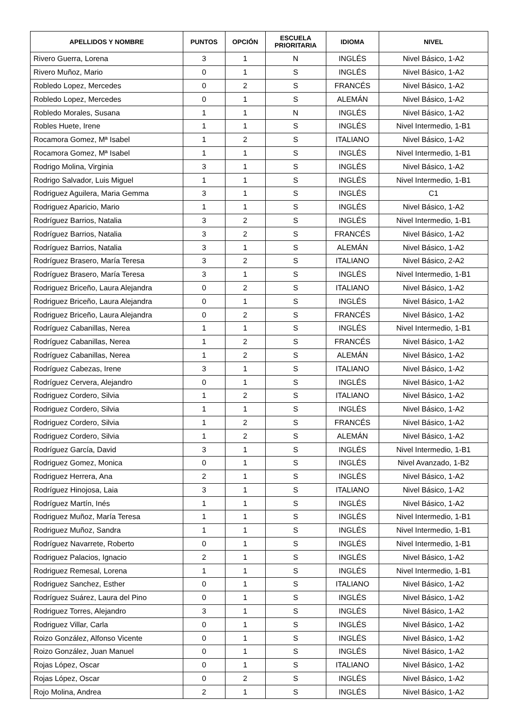| APELLIDOS Y NOMBRE | PUNTOS | OPCIÓN | ESCUELA PRIORITARIA | IDIOMA | NIVEL |
| --- | --- | --- | --- | --- | --- |
| Rivero Guerra, Lorena | 3 | 1 | N | INGLÉS | Nivel Básico, 1-A2 |
| Rivero Muñoz, Mario | 0 | 1 | S | INGLÉS | Nivel Básico, 1-A2 |
| Robledo Lopez, Mercedes | 0 | 2 | S | FRANCÉS | Nivel Básico, 1-A2 |
| Robledo Lopez, Mercedes | 0 | 1 | S | ALEMÁN | Nivel Básico, 1-A2 |
| Robledo Morales, Susana | 1 | 1 | N | INGLÉS | Nivel Básico, 1-A2 |
| Robles Huete, Irene | 1 | 1 | S | INGLÉS | Nivel Intermedio, 1-B1 |
| Rocamora Gomez, Mª Isabel | 1 | 2 | S | ITALIANO | Nivel Básico, 1-A2 |
| Rocamora Gomez, Mª Isabel | 1 | 1 | S | INGLÉS | Nivel Intermedio, 1-B1 |
| Rodrigo Molina, Virginia | 3 | 1 | S | INGLÉS | Nivel Básico, 1-A2 |
| Rodrigo Salvador, Luis Miguel | 1 | 1 | S | INGLÉS | Nivel Intermedio, 1-B1 |
| Rodriguez Aguilera, Maria Gemma | 3 | 1 | S | INGLÉS | C1 |
| Rodriguez Aparicio, Mario | 1 | 1 | S | INGLÉS | Nivel Básico, 1-A2 |
| Rodríguez Barrios, Natalia | 3 | 2 | S | INGLÉS | Nivel Intermedio, 1-B1 |
| Rodríguez Barrios, Natalia | 3 | 2 | S | FRANCÉS | Nivel Básico, 1-A2 |
| Rodríguez Barrios, Natalia | 3 | 1 | S | ALEMÁN | Nivel Básico, 1-A2 |
| Rodríguez Brasero, María Teresa | 3 | 2 | S | ITALIANO | Nivel Básico, 2-A2 |
| Rodríguez Brasero, María Teresa | 3 | 1 | S | INGLÉS | Nivel Intermedio, 1-B1 |
| Rodriguez Briceño, Laura Alejandra | 0 | 2 | S | ITALIANO | Nivel Básico, 1-A2 |
| Rodriguez Briceño, Laura Alejandra | 0 | 1 | S | INGLÉS | Nivel Básico, 1-A2 |
| Rodriguez Briceño, Laura Alejandra | 0 | 2 | S | FRANCÉS | Nivel Básico, 1-A2 |
| Rodríguez Cabanillas, Nerea | 1 | 1 | S | INGLÉS | Nivel Intermedio, 1-B1 |
| Rodríguez Cabanillas, Nerea | 1 | 2 | S | FRANCÉS | Nivel Básico, 1-A2 |
| Rodríguez Cabanillas, Nerea | 1 | 2 | S | ALEMÁN | Nivel Básico, 1-A2 |
| Rodríguez Cabezas, Irene | 3 | 1 | S | ITALIANO | Nivel Básico, 1-A2 |
| Rodríguez Cervera, Alejandro | 0 | 1 | S | INGLÉS | Nivel Básico, 1-A2 |
| Rodriguez Cordero, Silvia | 1 | 2 | S | ITALIANO | Nivel Básico, 1-A2 |
| Rodriguez Cordero, Silvia | 1 | 1 | S | INGLÉS | Nivel Básico, 1-A2 |
| Rodriguez Cordero, Silvia | 1 | 2 | S | FRANCÉS | Nivel Básico, 1-A2 |
| Rodriguez Cordero, Silvia | 1 | 2 | S | ALEMÁN | Nivel Básico, 1-A2 |
| Rodríguez García, David | 3 | 1 | S | INGLÉS | Nivel Intermedio, 1-B1 |
| Rodriguez Gomez, Monica | 0 | 1 | S | INGLÉS | Nivel Avanzado, 1-B2 |
| Rodriguez Herrera, Ana | 2 | 1 | S | INGLÉS | Nivel Básico, 1-A2 |
| Rodríguez Hinojosa, Laia | 3 | 1 | S | ITALIANO | Nivel Básico, 1-A2 |
| Rodríguez Martín, Inés | 1 | 1 | S | INGLÉS | Nivel Básico, 1-A2 |
| Rodriguez Muñoz, María Teresa | 1 | 1 | S | INGLÉS | Nivel Intermedio, 1-B1 |
| Rodriguez Muñoz, Sandra | 1 | 1 | S | INGLÉS | Nivel Intermedio, 1-B1 |
| Rodríguez Navarrete, Roberto | 0 | 1 | S | INGLÉS | Nivel Intermedio, 1-B1 |
| Rodriguez Palacios, Ignacio | 2 | 1 | S | INGLÉS | Nivel Básico, 1-A2 |
| Rodriguez Remesal, Lorena | 1 | 1 | S | INGLÉS | Nivel Intermedio, 1-B1 |
| Rodriguez Sanchez, Esther | 0 | 1 | S | ITALIANO | Nivel Básico, 1-A2 |
| Rodríguez Suárez, Laura del Pino | 0 | 1 | S | INGLÉS | Nivel Básico, 1-A2 |
| Rodriguez Torres, Alejandro | 3 | 1 | S | INGLÉS | Nivel Básico, 1-A2 |
| Rodriguez Villar, Carla | 0 | 1 | S | INGLÉS | Nivel Básico, 1-A2 |
| Roizo González, Alfonso Vicente | 0 | 1 | S | INGLÉS | Nivel Básico, 1-A2 |
| Roizo González, Juan Manuel | 0 | 1 | S | INGLÉS | Nivel Básico, 1-A2 |
| Rojas López, Oscar | 0 | 1 | S | ITALIANO | Nivel Básico, 1-A2 |
| Rojas López, Oscar | 0 | 2 | S | INGLÉS | Nivel Básico, 1-A2 |
| Rojo Molina, Andrea | 2 | 1 | S | INGLÉS | Nivel Básico, 1-A2 |